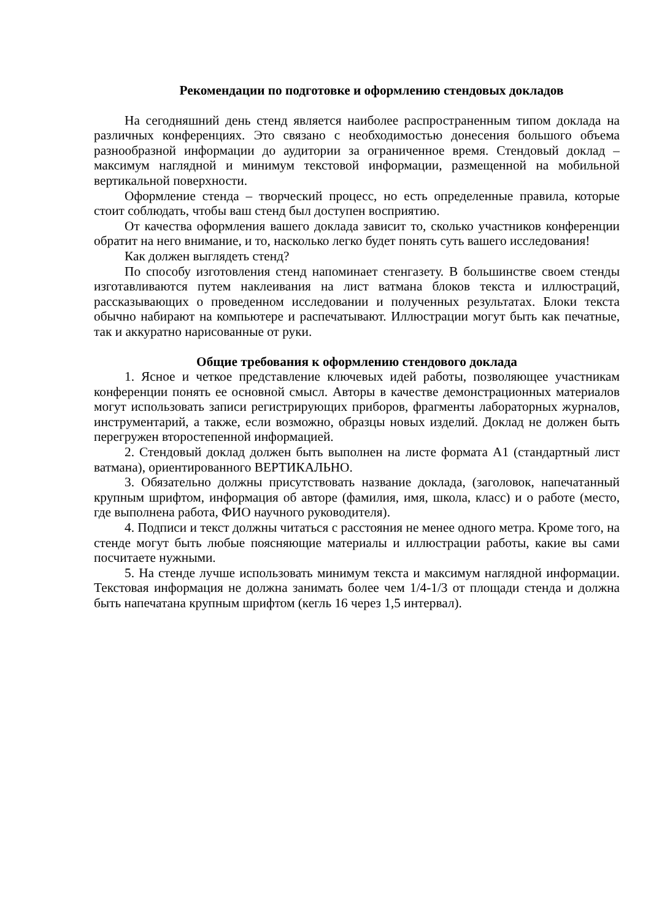Рекомендации по подготовке и оформлению стендовых докладов
На сегодняшний день стенд является наиболее распространенным типом доклада на различных конференциях. Это связано с необходимостью донесения большого объема разнообразной информации до аудитории за ограниченное время. Стендовый доклад – максимум наглядной и минимум текстовой информации, размещенной на мобильной вертикальной поверхности.
Оформление стенда – творческий процесс, но есть определенные правила, которые стоит соблюдать, чтобы ваш стенд был доступен восприятию.
От качества оформления вашего доклада зависит то, сколько участников конференции обратит на него внимание, и то, насколько легко будет понять суть вашего исследования!
Как должен выглядеть стенд?
По способу изготовления стенд напоминает стенгазету. В большинстве своем стенды изготавливаются путем наклеивания на лист ватмана блоков текста и иллюстраций, рассказывающих о проведенном исследовании и полученных результатах. Блоки текста обычно набирают на компьютере и распечатывают. Иллюстрации могут быть как печатные, так и аккуратно нарисованные от руки.
Общие требования к оформлению стендового доклада
1. Ясное и четкое представление ключевых идей работы, позволяющее участникам конференции понять ее основной смысл. Авторы в качестве демонстрационных материалов могут использовать записи регистрирующих приборов, фрагменты лабораторных журналов, инструментарий, а также, если возможно, образцы новых изделий. Доклад не должен быть перегружен второстепенной информацией.
2. Стендовый доклад должен быть выполнен на листе формата А1 (стандартный лист ватмана), ориентированного ВЕРТИКАЛЬНО.
3. Обязательно должны присутствовать название доклада, (заголовок, напечатанный крупным шрифтом, информация об авторе (фамилия, имя, школа, класс) и о работе (место, где выполнена работа, ФИО научного руководителя).
4. Подписи и текст должны читаться с расстояния не менее одного метра. Кроме того, на стенде могут быть любые поясняющие материалы и иллюстрации работы, какие вы сами посчитаете нужными.
5. На стенде лучше использовать минимум текста и максимум наглядной информации. Текстовая информация не должна занимать более чем 1/4-1/3 от площади стенда и должна быть напечатана крупным шрифтом (кегль 16 через 1,5 интервал).